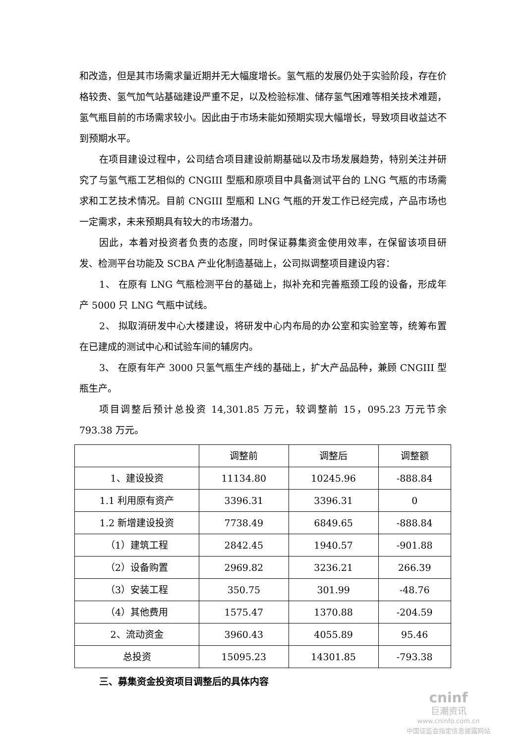和改造，但是其市场需求量近期并无大幅度增长。氢气瓶的发展仍处于实验阶段，存在价格较贵、氢气加气站基础建设严重不足，以及检验标准、储存氢气困难等相关技术难题，氢气瓶目前的市场需求较小。因此由于市场未能如预期实现大幅增长，导致项目收益达不到预期水平。
在项目建设过程中，公司结合项目建设前期基础以及市场发展趋势，特别关注并研究了与氢气瓶工艺相似的 CNGIII 型瓶和原项目中具备测试平台的 LNG 气瓶的市场需求和工艺技术情况。目前 CNGIII 型瓶和 LNG 气瓶的开发工作已经完成，产品市场也一定需求，未来预期具有较大的市场潜力。
因此，本着对投资者负责的态度，同时保证募集资金使用效率，在保留该项目研发、检测平台功能及 SCBA 产业化制造基础上，公司拟调整项目建设内容：
1、 在原有 LNG 气瓶检测平台的基础上，拟补充和完善瓶颈工段的设备，形成年产 5000 只 LNG 气瓶中试线。
2、 拟取消研发中心大楼建设，将研发中心内布局的办公室和实验室等，统筹布置在已建成的测试中心和试验车间的辅房内。
3、 在原有年产 3000 只氢气瓶生产线的基础上，扩大产品品种，兼顾 CNGIII 型瓶生产。
项目调整后预计总投资 14,301.85 万元，较调整前 15，095.23 万元节余 793.38 万元。
| | 调整前 | 调整后 | 调整额 |
| 1、建设投资 | 11134.80 | 10245.96 | -888.84 |
| 1.1 利用原有资产 | 3396.31 | 3396.31 | 0 |
| 1.2 新增建设投资 | 7738.49 | 6849.65 | -888.84 |
| （1）建筑工程 | 2842.45 | 1940.57 | -901.88 |
| （2）设备购置 | 2969.82 | 3236.21 | 266.39 |
| （3）安装工程 | 350.75 | 301.99 | -48.76 |
| （4）其他费用 | 1575.47 | 1370.88 | -204.59 |
| 2、流动资金 | 3960.43 | 4055.89 | 95.46 |
| 总投资 | 15095.23 | 14301.85 | -793.38 |
三、募集资金投资项目调整后的具体内容
cninf
巨潮资讯
www.cninfo.com.cn
中国证监会指定信息披露网站